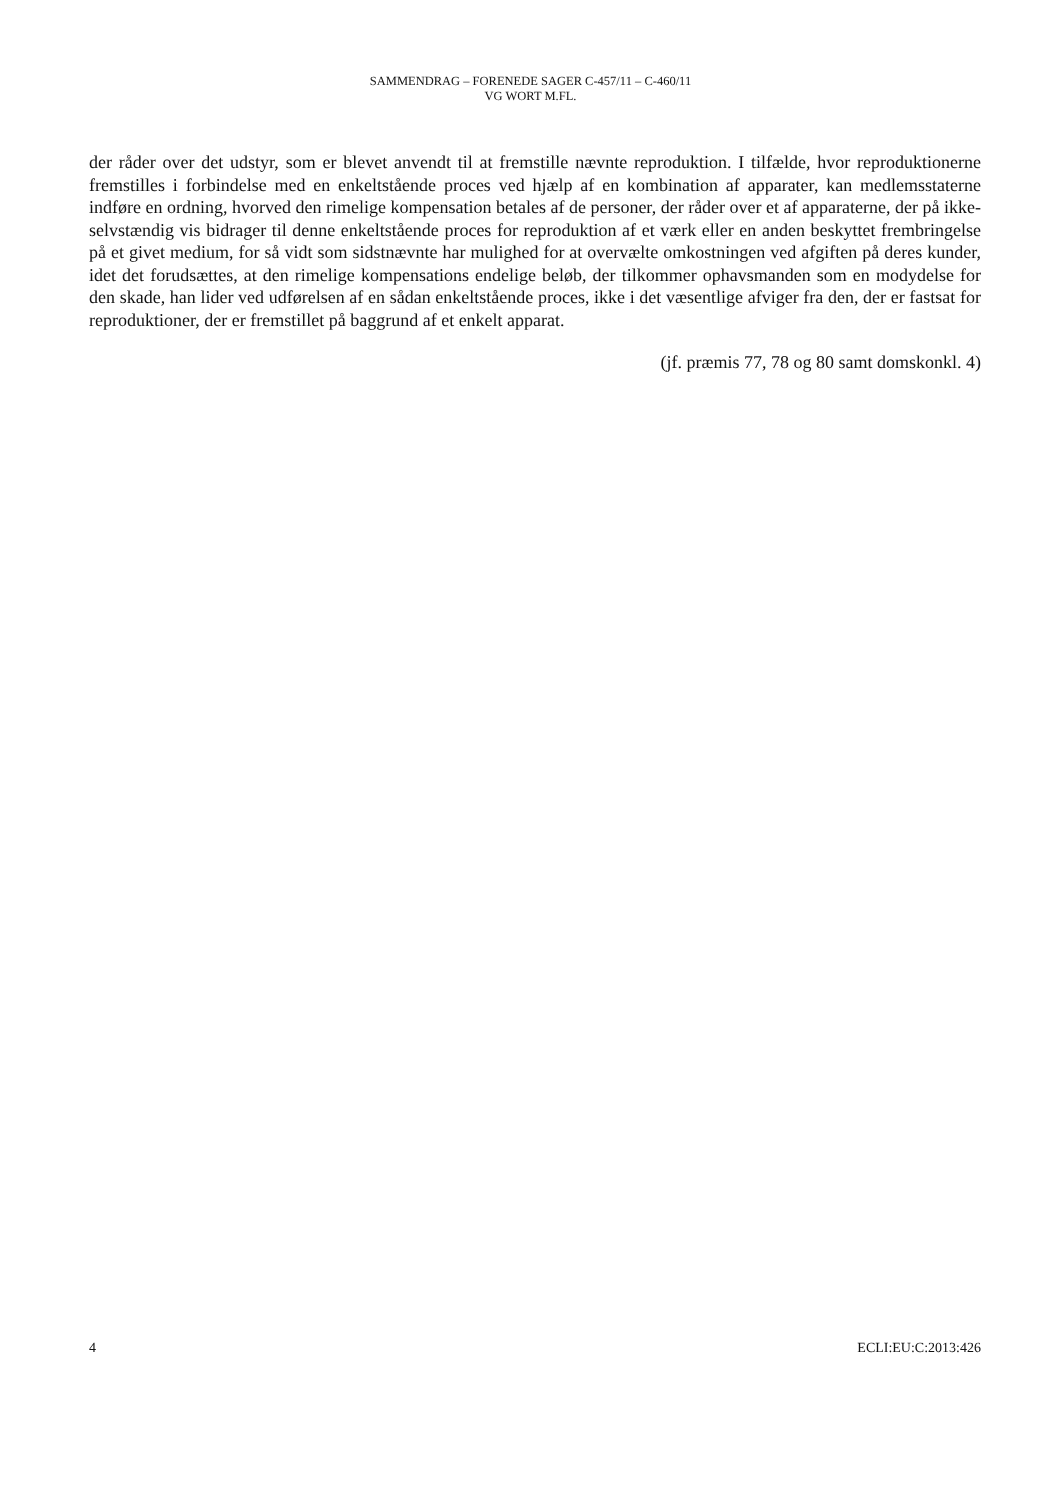SAMMENDRAG – FORENEDE SAGER C-457/11 – C-460/11
VG WORT M.FL.
der råder over det udstyr, som er blevet anvendt til at fremstille nævnte reproduktion. I tilfælde, hvor reproduktionerne fremstilles i forbindelse med en enkeltstående proces ved hjælp af en kombination af apparater, kan medlemsstaterne indføre en ordning, hvorved den rimelige kompensation betales af de personer, der råder over et af apparaterne, der på ikke-selvstændig vis bidrager til denne enkeltstående proces for reproduktion af et værk eller en anden beskyttet frembringelse på et givet medium, for så vidt som sidstnævnte har mulighed for at overvælte omkostningen ved afgiften på deres kunder, idet det forudsættes, at den rimelige kompensations endelige beløb, der tilkommer ophavsmanden som en modydelse for den skade, han lider ved udførelsen af en sådan enkeltstående proces, ikke i det væsentlige afviger fra den, der er fastsat for reproduktioner, der er fremstillet på baggrund af et enkelt apparat.
(jf. præmis 77, 78 og 80 samt domskonkl. 4)
4 ECLI:EU:C:2013:426